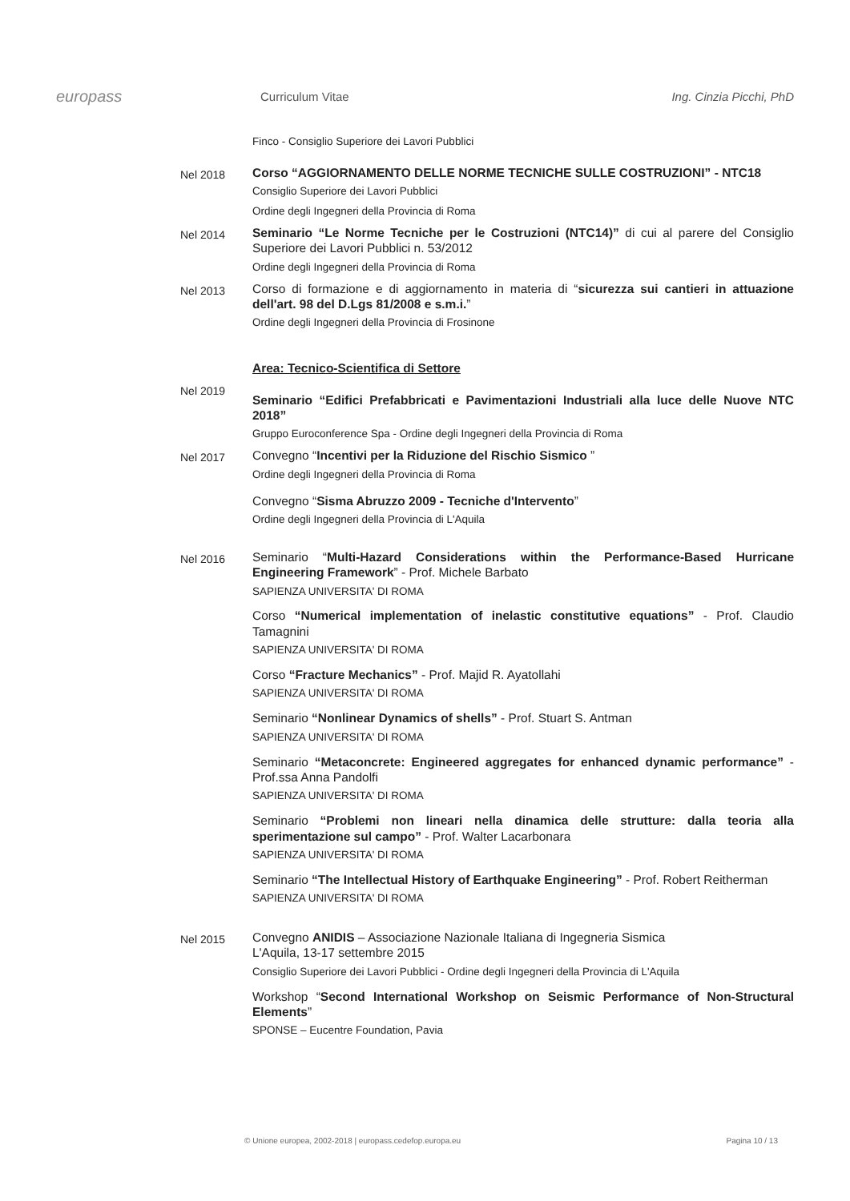europass
Curriculum Vitae Ing. Cinzia Picchi, PhD
Finco - Consiglio Superiore dei Lavori Pubblici
Nel 2018
Corso “AGGIORNAMENTO DELLE NORME TECNICHE SULLE COSTRUZIONI” - NTC18
Consiglio Superiore dei Lavori Pubblici
Ordine degli Ingegneri della Provincia di Roma
Nel 2014
Seminario “Le Norme Tecniche per le Costruzioni (NTC14)” di cui al parere del Consiglio Superiore dei Lavori Pubblici n. 53/2012
Ordine degli Ingegneri della Provincia di Roma
Nel 2013
Corso di formazione e di aggiornamento in materia di “sicurezza sui cantieri in attuazione dell'art. 98 del D.Lgs 81/2008 e s.m.i.”
Ordine degli Ingegneri della Provincia di Frosinone
Area: Tecnico-Scientifica di Settore
Nel 2019
Seminario “Edifici Prefabbricati e Pavimentazioni Industriali alla luce delle Nuove NTC 2018”
Gruppo Euroconference Spa - Ordine degli Ingegneri della Provincia di Roma
Nel 2017
Convegno “Incentivi per la Riduzione del Rischio Sismico ”
Ordine degli Ingegneri della Provincia di Roma
Convegno “Sisma Abruzzo 2009 - Tecniche d'Intervento”
Ordine degli Ingegneri della Provincia di L'Aquila
Nel 2016
Seminario “Multi-Hazard Considerations within the Performance-Based Hurricane Engineering Framework” - Prof. Michele Barbato
SAPIENZA UNIVERSITA' DI ROMA
Corso “Numerical implementation of inelastic constitutive equations” - Prof. Claudio Tamagnini
SAPIENZA UNIVERSITA' DI ROMA
Corso “Fracture Mechanics” - Prof. Majid R. Ayatollahi
SAPIENZA UNIVERSITA' DI ROMA
Seminario “Nonlinear Dynamics of shells” - Prof. Stuart S. Antman
SAPIENZA UNIVERSITA' DI ROMA
Seminario “Metaconcrete: Engineered aggregates for enhanced dynamic performance” - Prof.ssa Anna Pandolfi
SAPIENZA UNIVERSITA' DI ROMA
Seminario “Problemi non lineari nella dinamica delle strutture: dalla teoria alla sperimentazione sul campo” - Prof. Walter Lacarbonara
SAPIENZA UNIVERSITA' DI ROMA
Seminario “The Intellectual History of Earthquake Engineering” - Prof. Robert Reitherman
SAPIENZA UNIVERSITA' DI ROMA
Nel 2015
Convegno ANIDIS – Associazione Nazionale Italiana di Ingegneria Sismica
L'Aquila, 13-17 settembre 2015
Consiglio Superiore dei Lavori Pubblici - Ordine degli Ingegneri della Provincia di L'Aquila
Workshop “Second International Workshop on Seismic Performance of Non-Structural Elements”
SPONSE – Eucentre Foundation, Pavia
© Unione europea, 2002-2018 | europass.cedefop.europa.eu Pagina 10 / 13